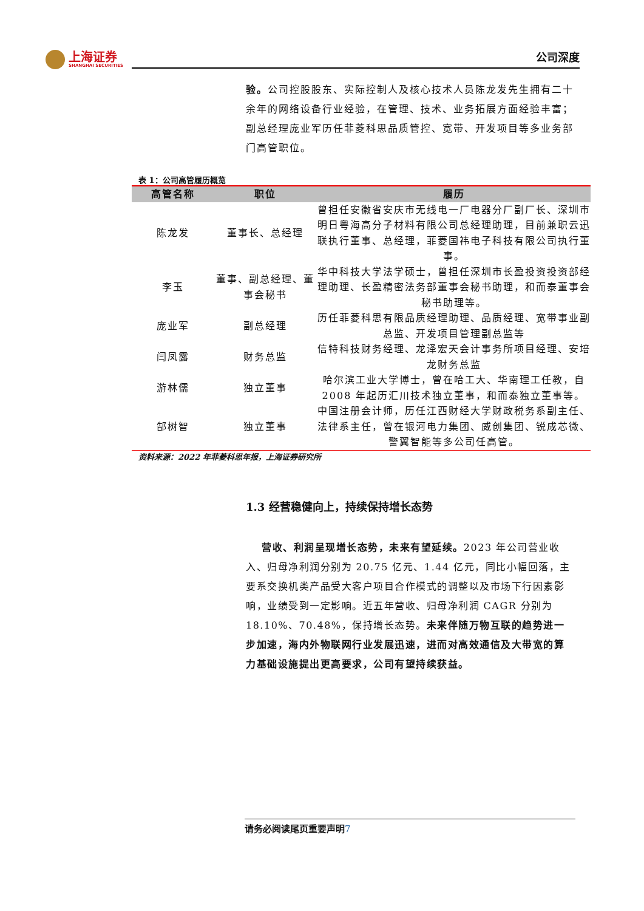上海证券
SHANGHAI SECURITIES
公司深度
验。公司控股股东、实际控制人及核心技术人员陈龙发先生拥有二十余年的网络设备行业经验，在管理、技术、业务拓展方面经验丰富；副总经理庞业军历任菲菱科思品质管控、宽带、开发项目等多业务部门高管职位。
表 1：公司高管履历概览
| 高管名称 | 职位 | 履历 |
| --- | --- | --- |
| 陈龙发 | 董事长、总经理 | 曾担任安徽省安庆市无线电一厂电器分厂副厂长、深圳市明日粤海高分子材料有限公司总经理助理，目前兼职云迅联执行董事、总经理，菲菱国祎电子科技有限公司执行董事。 |
| 李玉 | 董事、副总经理、董事会秘书 | 华中科技大学法学硕士，曾担任深圳市长盈投资投资部经理助理、长盈精密法务部董事会秘书助理，和而泰董事会秘书助理等。 |
| 庞业军 | 副总经理 | 历任菲菱科思有限品质经理助理、品质经理、宽带事业副总监、开发项目管理副总监等 |
| 闫凤露 | 财务总监 | 信特科技财务经理、龙泽宏天会计事务所项目经理、安培龙财务总监 |
| 游林儒 | 独立董事 | 哈尔滨工业大学博士，曾在哈工大、华南理工任教，自 2008 年起历汇川技术独立董事，和而泰独立董事等。 |
| 郜树智 | 独立董事 | 中国注册会计师，历任江西财经大学财政税务系副主任、法律系主任，曾在银河电力集团、威创集团、锐成芯微、警翼智能等多公司任高管。 |
资料来源：2022 年菲菱科思年报，上海证券研究所
1.3 经营稳健向上，持续保持增长态势
营收、利润呈现增长态势，未来有望延续。2023 年公司营业收入、归母净利润分别为 20.75 亿元、1.44 亿元，同比小幅回落，主要系交换机类产品受大客户项目合作模式的调整以及市场下行因素影响，业绩受到一定影响。近五年营收、归母净利润 CAGR 分别为 18.10%、70.48%，保持增长态势。未来伴随万物互联的趋势进一步加速，海内外物联网行业发展迅速，进而对高效通信及大带宽的算力基础设施提出更高要求，公司有望持续获益。
请务必阅读尾页重要声明7